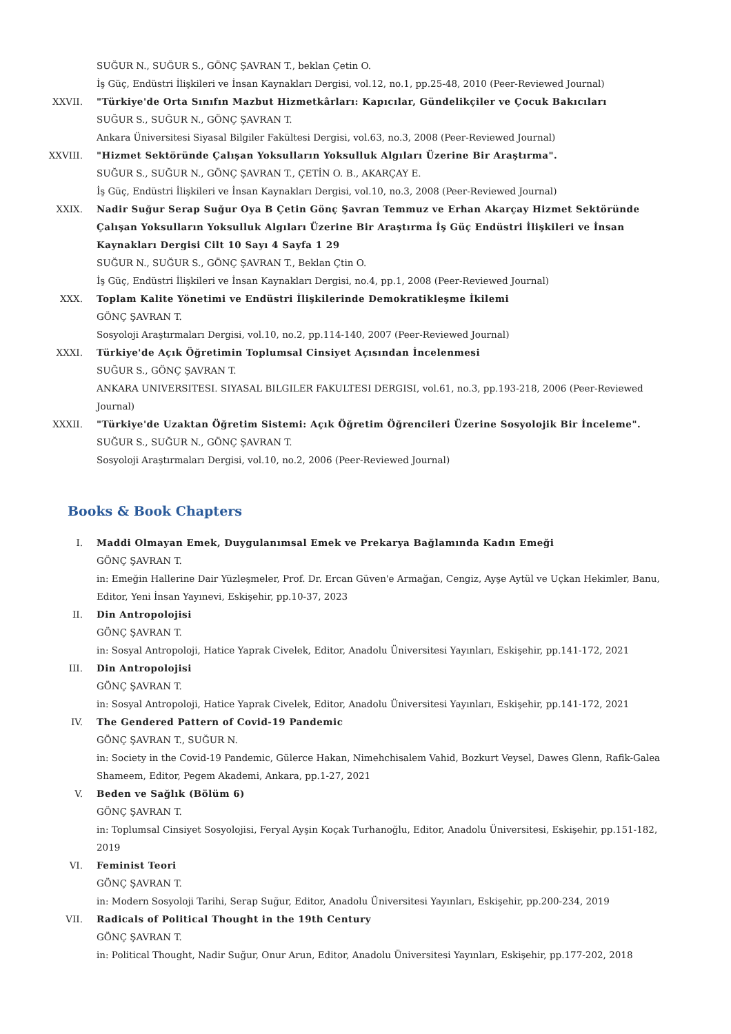SUĞUR N., SUĞUR S., GÖNÇ ŞAVRAN T., beklan Çetin O.
İş Güç, Endüstri İlişkileri ve İnsan Kaynakları Dergisi, vol.12, no.1, pp.25-48, 2010 (Peer-Reviewed Journal)
XXVII. "Türkiye'de Orta Sınıfın Mazbut Hizmetkârları: Kapıcılar, Gündelikçiler ve Çocuk Bakıcıları
SUĞUR S., SUĞUR N., GÖNÇ ŞAVRAN T.
Ankara Üniversitesi Siyasal Bilgiler Fakültesi Dergisi, vol.63, no.3, 2008 (Peer-Reviewed Journal)
XXVIII. "Hizmet Sektöründe Çalışan Yoksulların Yoksulluk Algıları Üzerine Bir Araştırma".
SUĞUR S., SUĞUR N., GÖNÇ ŞAVRAN T., ÇETİN O. B., AKARÇAY E.
İş Güç, Endüstri İlişkileri ve İnsan Kaynakları Dergisi, vol.10, no.3, 2008 (Peer-Reviewed Journal)
XXIX. Nadir Suğur Serap Suğur Oya B Çetin Gönç Şavran Temmuz ve Erhan Akarçay Hizmet Sektöründe Çalışan Yoksulların Yoksulluk Algıları Üzerine Bir Araştırma İş Güç Endüstri İlişkileri ve İnsan Kaynakları Dergisi Cilt 10 Sayı 4 Sayfa 1 29
SUĞUR N., SUĞUR S., GÖNÇ ŞAVRAN T., Beklan Çtin O.
İş Güç, Endüstri İlişkileri ve İnsan Kaynakları Dergisi, no.4, pp.1, 2008 (Peer-Reviewed Journal)
XXX. Toplam Kalite Yönetimi ve Endüstri İlişkilerinde Demokratikleşme İkilemi
GÖNÇ ŞAVRAN T.
Sosyoloji Araştırmaları Dergisi, vol.10, no.2, pp.114-140, 2007 (Peer-Reviewed Journal)
XXXI. Türkiye'de Açık Öğretimin Toplumsal Cinsiyet Açısından İncelenmesi
SUĞUR S., GÖNÇ ŞAVRAN T.
ANKARA UNIVERSITESI. SIYASAL BILGILER FAKULTESI DERGISI, vol.61, no.3, pp.193-218, 2006 (Peer-Reviewed Journal)
XXXII. "Türkiye'de Uzaktan Öğretim Sistemi: Açık Öğretim Öğrencileri Üzerine Sosyolojik Bir İnceleme".
SUĞUR S., SUĞUR N., GÖNÇ ŞAVRAN T.
Sosyoloji Araştırmaları Dergisi, vol.10, no.2, 2006 (Peer-Reviewed Journal)
Books & Book Chapters
I. Maddi Olmayan Emek, Duygulanımsal Emek ve Prekarya Bağlamında Kadın Emeği
GÖNÇ ŞAVRAN T.
in: Emeğin Hallerine Dair Yüzleşmeler, Prof. Dr. Ercan Güven'e Armağan, Cengiz, Ayşe Aytül ve Uçkan Hekimler, Banu, Editor, Yeni İnsan Yayınevi, Eskişehir, pp.10-37, 2023
II. Din Antropolojisi
GÖNÇ ŞAVRAN T.
in: Sosyal Antropoloji, Hatice Yaprak Civelek, Editor, Anadolu Üniversitesi Yayınları, Eskişehir, pp.141-172, 2021
III. Din Antropolojisi
GÖNÇ ŞAVRAN T.
in: Sosyal Antropoloji, Hatice Yaprak Civelek, Editor, Anadolu Üniversitesi Yayınları, Eskişehir, pp.141-172, 2021
IV. The Gendered Pattern of Covid-19 Pandemic
GÖNÇ ŞAVRAN T., SUĞUR N.
in: Society in the Covid-19 Pandemic, Gülerce Hakan, Nimehchisalem Vahid, Bozkurt Veysel, Dawes Glenn, Rafik-Galea Shameem, Editor, Pegem Akademi, Ankara, pp.1-27, 2021
V. Beden ve Sağlık (Bölüm 6)
GÖNÇ ŞAVRAN T.
in: Toplumsal Cinsiyet Sosyolojisi, Feryal Ayşin Koçak Turhanoğlu, Editor, Anadolu Üniversitesi, Eskişehir, pp.151-182, 2019
VI. Feminist Teori
GÖNÇ ŞAVRAN T.
in: Modern Sosyoloji Tarihi, Serap Suğur, Editor, Anadolu Üniversitesi Yayınları, Eskişehir, pp.200-234, 2019
VII. Radicals of Political Thought in the 19th Century
GÖNÇ ŞAVRAN T.
in: Political Thought, Nadir Suğur, Onur Arun, Editor, Anadolu Üniversitesi Yayınları, Eskişehir, pp.177-202, 2018